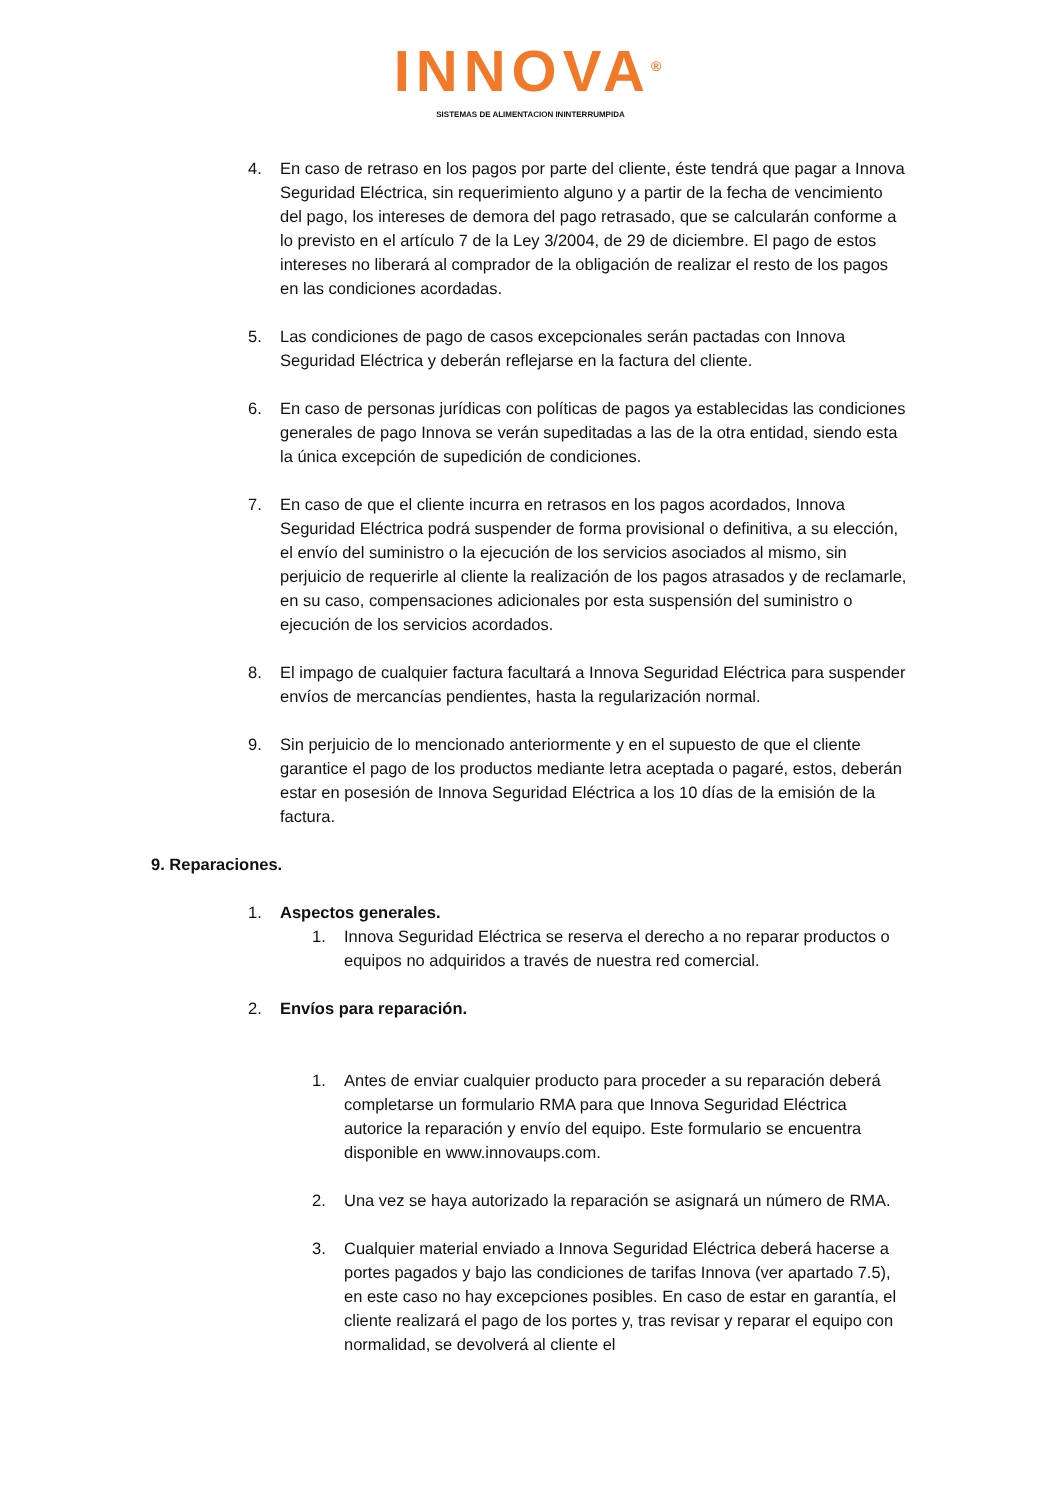INNOVA<sup>®</sup>
SISTEMAS DE ALIMENTACION ININTERRUMPIDA
4. En caso de retraso en los pagos por parte del cliente, éste tendrá que pagar a Innova Seguridad Eléctrica, sin requerimiento alguno y a partir de la fecha de vencimiento del pago, los intereses de demora del pago retrasado, que se calcularán conforme a lo previsto en el artículo 7 de la Ley 3/2004, de 29 de diciembre. El pago de estos intereses no liberará al comprador de la obligación de realizar el resto de los pagos en las condiciones acordadas.
5. Las condiciones de pago de casos excepcionales serán pactadas con Innova Seguridad Eléctrica y deberán reflejarse en la factura del cliente.
6. En caso de personas jurídicas con políticas de pagos ya establecidas las condiciones generales de pago Innova se verán supeditadas a las de la otra entidad, siendo esta la única excepción de supedición de condiciones.
7. En caso de que el cliente incurra en retrasos en los pagos acordados, Innova Seguridad Eléctrica podrá suspender de forma provisional o definitiva, a su elección, el envío del suministro o la ejecución de los servicios asociados al mismo, sin perjuicio de requerirle al cliente la realización de los pagos atrasados y de reclamarle, en su caso, compensaciones adicionales por esta suspensión del suministro o ejecución de los servicios acordados.
8. El impago de cualquier factura facultará a Innova Seguridad Eléctrica para suspender envíos de mercancías pendientes, hasta la regularización normal.
9. Sin perjuicio de lo mencionado anteriormente y en el supuesto de que el cliente garantice el pago de los productos mediante letra aceptada o pagaré, estos, deberán estar en posesión de Innova Seguridad Eléctrica a los 10 días de la emisión de la factura.
9. Reparaciones.
1. Aspectos generales.
1. Innova Seguridad Eléctrica se reserva el derecho a no reparar productos o equipos no adquiridos a través de nuestra red comercial.
2. Envíos para reparación.
1. Antes de enviar cualquier producto para proceder a su reparación deberá completarse un formulario RMA para que Innova Seguridad Eléctrica autorice la reparación y envío del equipo. Este formulario se encuentra disponible en www.innovaups.com.
2. Una vez se haya autorizado la reparación se asignará un número de RMA.
3. Cualquier material enviado a Innova Seguridad Eléctrica deberá hacerse a portes pagados y bajo las condiciones de tarifas Innova (ver apartado 7.5), en este caso no hay excepciones posibles. En caso de estar en garantía, el cliente realizará el pago de los portes y, tras revisar y reparar el equipo con normalidad, se devolverá al cliente el